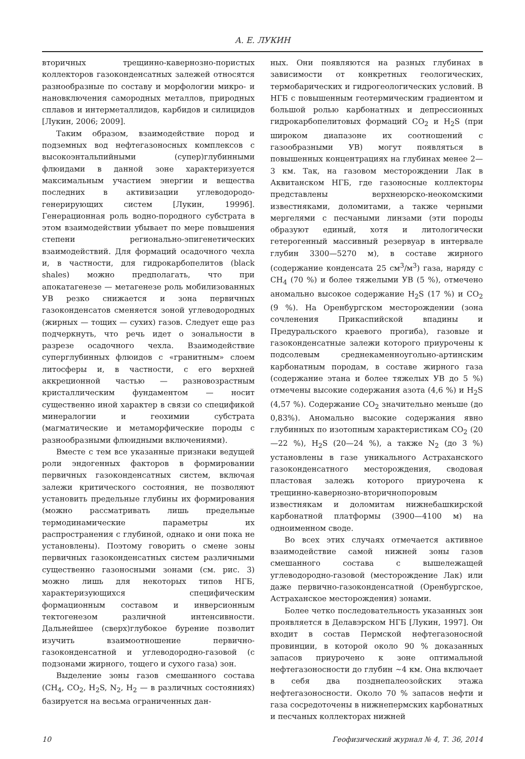А. Е. ЛУКИН
вторичных трещинно-кавернозно-пористых коллекторов газоконденсатных залежей относятся разнообразные по составу и морфологии микро- и нановключения самородных металлов, природных сплавов и интерметаллидов, карбидов и силицидов [Лукин, 2006; 2009].
Таким образом, взаимодействие пород и подземных вод нефтегазоносных комплексов с высокоэнтальпийными (супер)глубинными флюидами в данной зоне характеризуется максимальным участием энергии и вещества последних в активизации углеводородо-генерирующих систем [Лукин, 1999б]. Генерационная роль водно-породного субстрата в этом взаимодействии убывает по мере повышения степени регионально-эпигенетических взаимодействий. Для формаций осадочного чехла и, в частности, для гидрокарбопелитов (black shales) можно предполагать, что при апокатагенезе — метагенезе роль мобилизованных УВ резко снижается и зона первичных газоконденсатов сменяется зоной углеводородных (жирных — тощих — сухих) газов. Следует еще раз подчеркнуть, что речь идет о зональности в разрезе осадочного чехла. Взаимодействие суперглубинных флюидов с «гранитным» слоем литосферы и, в частности, с его верхней аккреционной частью — разновозрастным кристаллическим фундаментом — носит существенно иной характер в связи со спецификой минералогии и геохимии субстрата (магматические и метаморфические породы с разнообразными флюидными включениями).
Вместе с тем все указанные признаки ведущей роли эндогенных факторов в формировании первичных газоконденсатных систем, включая залежи критического состояния, не позволяют установить предельные глубины их формирования (можно рассматривать лишь предельные термодинамические параметры их распространения с глубиной, однако и они пока не установлены). Поэтому говорить о смене зоны первичных газоконденсатных систем различными существенно газоносными зонами (см. рис. 3) можно лишь для некоторых типов НГБ, характеризующихся специфическим формационным составом и инверсионным тектогенезом различной интенсивности. Дальнейшее (сверх)глубокое бурение позволит изучить взаимоотношение первично-газоконденсатной и углеводородно-газовой (с подзонами жирного, тощего и сухого газа) зон.
Выделение зоны газов смешанного состава (CH<sub>4</sub>, CO<sub>2</sub>, H<sub>2</sub>S, N<sub>2</sub>, H<sub>2</sub> — в различных состояниях) базируется на весьма ограниченных дан-
ных. Они появляются на разных глубинах в зависимости от конкретных геологических, термобарических и гидрогеологических условий. В НГБ с повышенным геотермическим градиентом и большой ролью карбонатных и депрессионных гидрокарбопелитовых формаций CO<sub>2</sub> и H<sub>2</sub>S (при широком диапазоне их соотношений с газообразными УВ) могут появляться в повышенных концентрациях на глубинах менее 2—3 км. Так, на газовом месторождении Лак в Аквитанском НГБ, где газоносные коллекторы представлены верхнеюрско-неокомскими известняками, доломитами, а также черными мергелями с песчаными линзами (эти породы образуют единый, хотя и литологически гетерогенный массивный резервуар в интервале глубин 3300—5270 м), в составе жирного (содержание конденсата 25 см<sup>3</sup>/м<sup>3</sup>) газа, наряду с CH<sub>4</sub> (70 %) и более тяжелыми УВ (5 %), отмечено аномально высокое содержание H<sub>2</sub>S (17 %) и CO<sub>2</sub> (9 %). На Оренбургском месторождении (зона сочленения Прикаспийской впадины и Предуральского краевого прогиба), газовые и газоконденсатные залежи которого приурочены к подсолевым среднекаменноугольно-артинским карбонатным породам, в составе жирного газа (содержание этана и более тяжелых УВ до 5 %) отмечены высокие содержания азота (4,6 %) и H<sub>2</sub>S (4,57 %). Содержание CO<sub>2</sub> значительно меньше (до 0,83%). Аномально высокие содержания явно глубинных по изотопным характеристикам CO<sub>2</sub> (20—22 %), H<sub>2</sub>S (20—24 %), а также N<sub>2</sub> (до 3 %) установлены в газе уникального Астраханского газоконденсатного месторождения, сводовая пластовая залежь которого приурочена к трещинно-кавернозно-вторичнопоровым известнякам и доломитам нижнебашкирской карбонатной платформы (3900—4100 м) на одноименном своде.
Во всех этих случаях отмечается активное взаимодействие самой нижней зоны газов смешанного состава с вышележащей углеводородно-газовой (месторождение Лак) или даже первично-газоконденсатной (Оренбургское, Астраханское месторождения) зонами.
Более четко последовательность указанных зон проявляется в Делавэрском НГБ [Лукин, 1997]. Он входит в состав Пермской нефтегазоносной провинции, в которой около 90 % доказанных запасов приурочено к зоне оптимальной нефтегазоносности до глубин ~4 км. Она включает в себя два позднепалеозойских этажа нефтегазоносности. Около 70 % запасов нефти и газа сосредоточены в нижнепермских карбонатных и песчаных коллекторах нижней
10 Геофизический журнал № 4, Т. 36, 2014